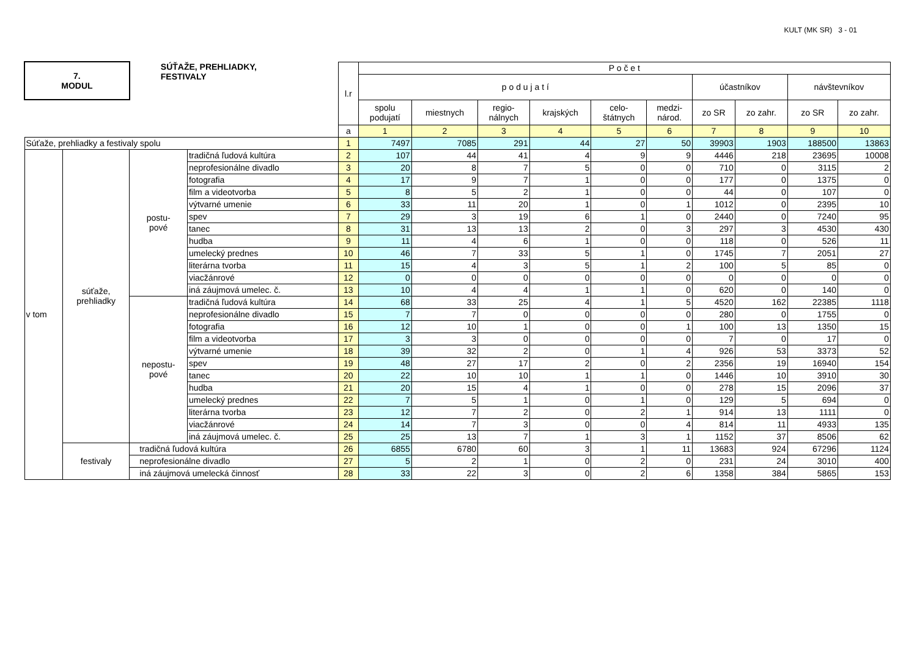KULT (MK SR) 3 - 01
| 7. MODUL | | SÚŤAŽE, PREHLIADKY, FESTIVALY | | l.r | P o č e t | | | | | | | | | |
| | | | | | p o d u j a t í | | | | | | účastníkov | | návštevníkov | |
| | | | | | spolu podujatí | miestnych | regio- nálnych | krajských | celo- štátnych | medzi- národ. | zo SR | zo zahr. | zo SR | zo zahr. |
| | | | | a | 1 | 2 | 3 | 4 | 5 | 6 | 7 | 8 | 9 | 10 |
| Súťaže, prehliadky a festivaly spolu | | | | 1 | 7497 | 7085 | 291 | 44 | 27 | 50 | 39903 | 1903 | 188500 | 13863 |
| v tom | súťaže, prehliadky | postu- pové | tradičná ľudová kultúra | 2 | 107 | 44 | 41 | 4 | 9 | 9 | 4446 | 218 | 23695 | 10008 |
| | | | neprofesionálne divadlo | 3 | 20 | 8 | 7 | 5 | 0 | 0 | 710 | 0 | 3115 | 2 |
| | | | fotografia | 4 | 17 | 9 | 7 | 1 | 0 | 0 | 177 | 0 | 1375 | 0 |
| | | | film a videotvorba | 5 | 8 | 5 | 2 | 1 | 0 | 0 | 44 | 0 | 107 | 0 |
| | | | výtvarné umenie | 6 | 33 | 11 | 20 | 1 | 0 | 1 | 1012 | 0 | 2395 | 10 |
| | | | spev | 7 | 29 | 3 | 19 | 6 | 1 | 0 | 2440 | 0 | 7240 | 95 |
| | | | tanec | 8 | 31 | 13 | 13 | 2 | 0 | 3 | 297 | 3 | 4530 | 430 |
| | | | hudba | 9 | 11 | 4 | 6 | 1 | 0 | 0 | 118 | 0 | 526 | 11 |
| | | | umelecký prednes | 10 | 46 | 7 | 33 | 5 | 1 | 0 | 1745 | 7 | 2051 | 27 |
| | | | literárna tvorba | 11 | 15 | 4 | 3 | 5 | 1 | 2 | 100 | 5 | 85 | 0 |
| | | | viacžánrové | 12 | 0 | 0 | 0 | 0 | 0 | 0 | 0 | 0 | 0 | 0 |
| | | | iná záujmová umelec. č. | 13 | 10 | 4 | 4 | 1 | 1 | 0 | 620 | 0 | 140 | 0 |
| | | nepostu- pové | tradičná ľudová kultúra | 14 | 68 | 33 | 25 | 4 | 1 | 5 | 4520 | 162 | 22385 | 1118 |
| | | | neprofesionálne divadlo | 15 | 7 | 7 | 0 | 0 | 0 | 0 | 280 | 0 | 1755 | 0 |
| | | | fotografia | 16 | 12 | 10 | 1 | 0 | 0 | 1 | 100 | 13 | 1350 | 15 |
| | | | film a videotvorba | 17 | 3 | 3 | 0 | 0 | 0 | 0 | 7 | 0 | 17 | 0 |
| | | | výtvarné umenie | 18 | 39 | 32 | 2 | 0 | 1 | 4 | 926 | 53 | 3373 | 52 |
| | | | spev | 19 | 48 | 27 | 17 | 2 | 0 | 2 | 2356 | 19 | 16940 | 154 |
| | | | tanec | 20 | 22 | 10 | 10 | 1 | 1 | 0 | 1446 | 10 | 3910 | 30 |
| | | | hudba | 21 | 20 | 15 | 4 | 1 | 0 | 0 | 278 | 15 | 2096 | 37 |
| | | | umelecký prednes | 22 | 7 | 5 | 1 | 0 | 1 | 0 | 129 | 5 | 694 | 0 |
| | | | literárna tvorba | 23 | 12 | 7 | 2 | 0 | 2 | 1 | 914 | 13 | 1111 | 0 |
| | | | viacžánrové | 24 | 14 | 7 | 3 | 0 | 0 | 4 | 814 | 11 | 4933 | 135 |
| | | | iná záujmová umelec. č. | 25 | 25 | 13 | 7 | 1 | 3 | 1 | 1152 | 37 | 8506 | 62 |
| | festivaly | tradičná ľudová kultúra | | 26 | 6855 | 6780 | 60 | 3 | 1 | 11 | 13683 | 924 | 67296 | 1124 |
| | | neprofesionálne divadlo | | 27 | 5 | 2 | 1 | 0 | 2 | 0 | 231 | 24 | 3010 | 400 |
| | | iná záujmová umelecká činnosť | | 28 | 33 | 22 | 3 | 0 | 2 | 6 | 1358 | 384 | 5865 | 153 |